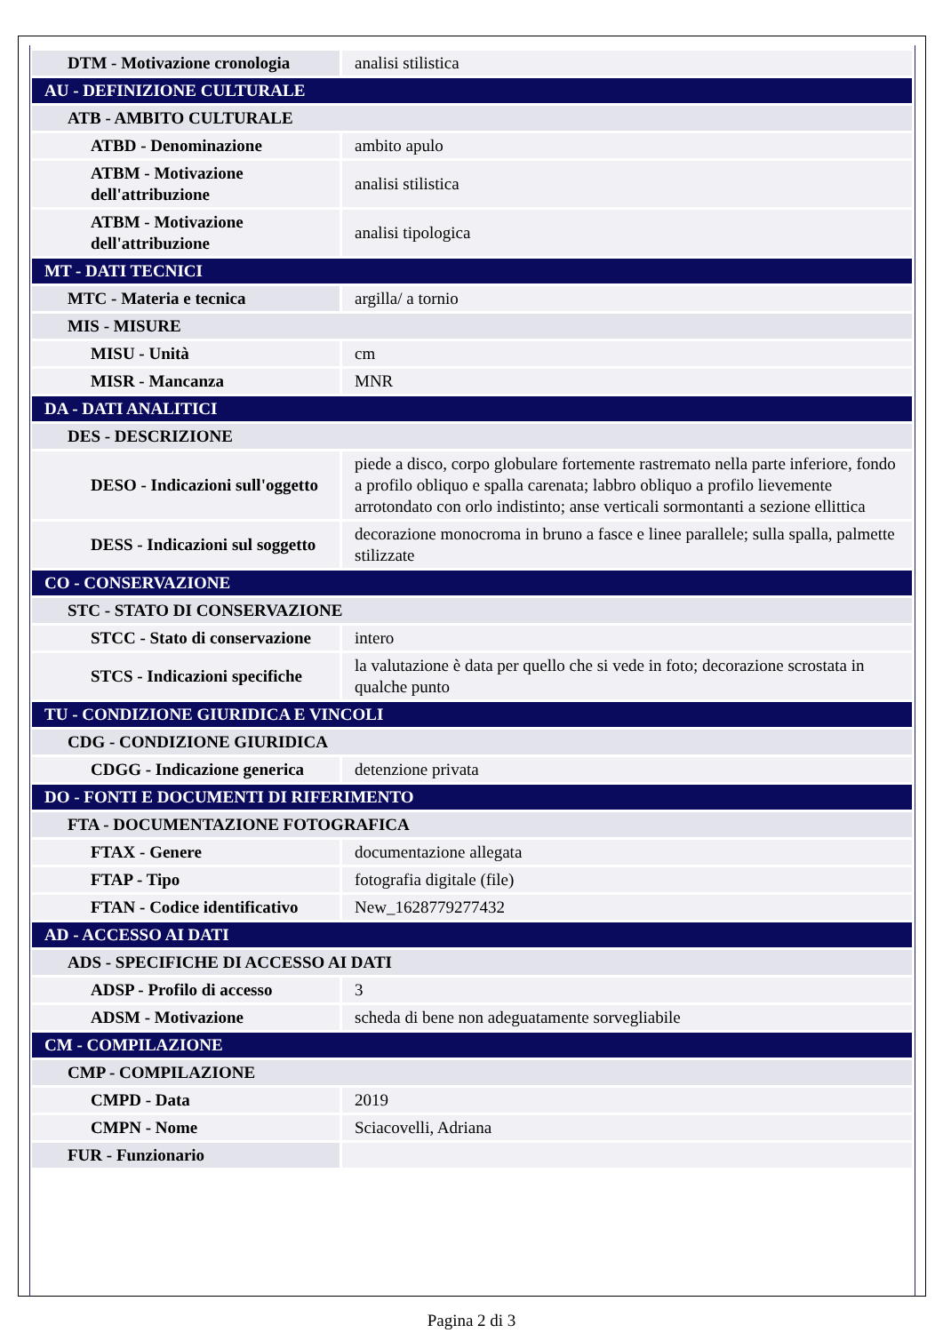| DTM - Motivazione cronologia | analisi stilistica |
| AU - DEFINIZIONE CULTURALE | |
| ATB - AMBITO CULTURALE | |
| ATBD - Denominazione | ambito apulo |
| ATBM - Motivazione dell'attribuzione | analisi stilistica |
| ATBM - Motivazione dell'attribuzione | analisi tipologica |
| MT - DATI TECNICI | |
| MTC - Materia e tecnica | argilla/ a tornio |
| MIS - MISURE | |
| MISU - Unità | cm |
| MISR - Mancanza | MNR |
| DA - DATI ANALITICI | |
| DES - DESCRIZIONE | |
| DESO - Indicazioni sull'oggetto | piede a disco, corpo globulare fortemente rastremato nella parte inferiore, fondo a profilo obliquo e spalla carenata; labbro obliquo a profilo lievemente arrotondato con orlo indistinto; anse verticali sormontanti a sezione ellittica |
| DESS - Indicazioni sul soggetto | decorazione monocroma in bruno a fasce e linee parallele; sulla spalla, palmette stilizzate |
| CO - CONSERVAZIONE | |
| STC - STATO DI CONSERVAZIONE | |
| STCC - Stato di conservazione | intero |
| STCS - Indicazioni specifiche | la valutazione è data per quello che si vede in foto; decorazione scrostata in qualche punto |
| TU - CONDIZIONE GIURIDICA E VINCOLI | |
| CDG - CONDIZIONE GIURIDICA | |
| CDGG - Indicazione generica | detenzione privata |
| DO - FONTI E DOCUMENTI DI RIFERIMENTO | |
| FTA - DOCUMENTAZIONE FOTOGRAFICA | |
| FTAX - Genere | documentazione allegata |
| FTAP - Tipo | fotografia digitale (file) |
| FTAN - Codice identificativo | New_1628779277432 |
| AD - ACCESSO AI DATI | |
| ADS - SPECIFICHE DI ACCESSO AI DATI | |
| ADSP - Profilo di accesso | 3 |
| ADSM - Motivazione | scheda di bene non adeguatamente sorvegliabile |
| CM - COMPILAZIONE | |
| CMP - COMPILAZIONE | |
| CMPD - Data | 2019 |
| CMPN - Nome | Sciacovelli, Adriana |
| FUR - Funzionario | |
Pagina 2 di 3